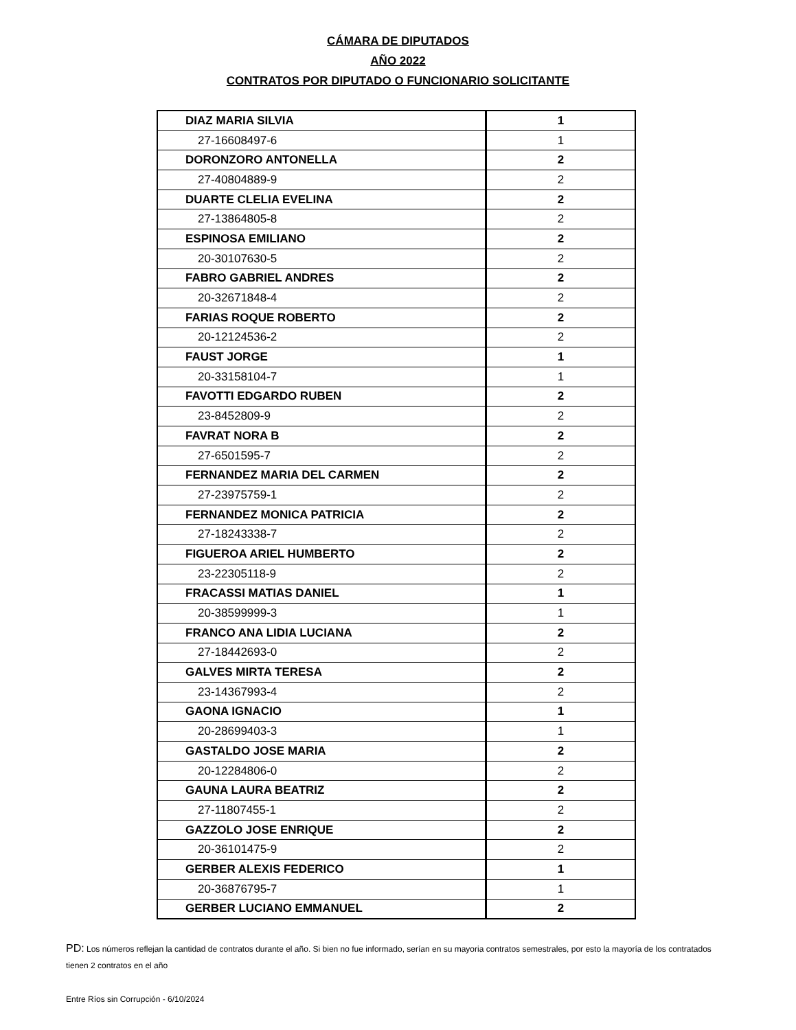CÁMARA DE DIPUTADOS
AÑO 2022
CONTRATOS POR DIPUTADO O FUNCIONARIO SOLICITANTE
| DIAZ MARIA SILVIA | 1 |
| 27-16608497-6 | 1 |
| DORONZORO ANTONELLA | 2 |
| 27-40804889-9 | 2 |
| DUARTE CLELIA EVELINA | 2 |
| 27-13864805-8 | 2 |
| ESPINOSA EMILIANO | 2 |
| 20-30107630-5 | 2 |
| FABRO GABRIEL ANDRES | 2 |
| 20-32671848-4 | 2 |
| FARIAS ROQUE ROBERTO | 2 |
| 20-12124536-2 | 2 |
| FAUST JORGE | 1 |
| 20-33158104-7 | 1 |
| FAVOTTI EDGARDO RUBEN | 2 |
| 23-8452809-9 | 2 |
| FAVRAT NORA B | 2 |
| 27-6501595-7 | 2 |
| FERNANDEZ MARIA DEL CARMEN | 2 |
| 27-23975759-1 | 2 |
| FERNANDEZ MONICA PATRICIA | 2 |
| 27-18243338-7 | 2 |
| FIGUEROA ARIEL HUMBERTO | 2 |
| 23-22305118-9 | 2 |
| FRACASSI MATIAS DANIEL | 1 |
| 20-38599999-3 | 1 |
| FRANCO ANA LIDIA LUCIANA | 2 |
| 27-18442693-0 | 2 |
| GALVES MIRTA TERESA | 2 |
| 23-14367993-4 | 2 |
| GAONA IGNACIO | 1 |
| 20-28699403-3 | 1 |
| GASTALDO JOSE MARIA | 2 |
| 20-12284806-0 | 2 |
| GAUNA LAURA BEATRIZ | 2 |
| 27-11807455-1 | 2 |
| GAZZOLO JOSE ENRIQUE | 2 |
| 20-36101475-9 | 2 |
| GERBER ALEXIS FEDERICO | 1 |
| 20-36876795-7 | 1 |
| GERBER LUCIANO EMMANUEL | 2 |
PD: Los números reflejan la cantidad de contratos durante el año. Si bien no fue informado, serían en su mayoria contratos semestrales, por esto la mayoría de los contratados tienen 2 contratos en el año
Entre Ríos sin Corrupción - 6/10/2024